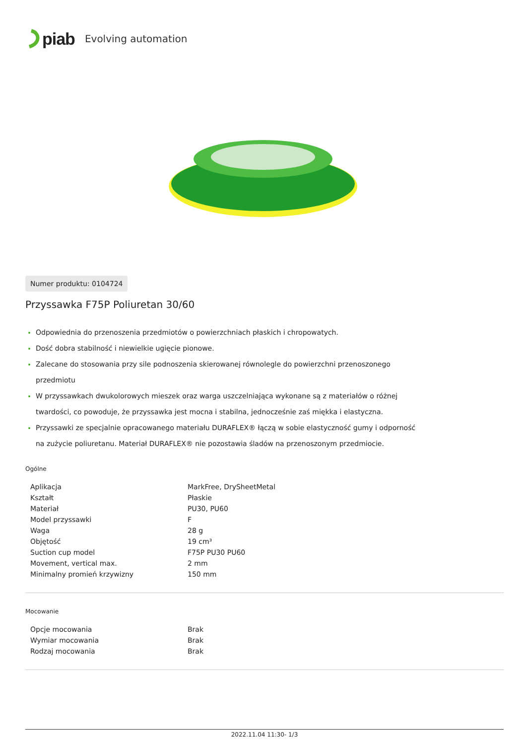piab Evolving automation
Numer produktu: 0104724
Przyssawka F75P Poliuretan 30/60
Odpowiednia do przenoszenia przedmiotów o powierzchniach płaskich i chropowatych.
Dość dobra stabilność i niewielkie ugięcie pionowe.
Zalecane do stosowania przy sile podnoszenia skierowanej równolegle do powierzchni przenoszonego przedmiotu
W przyssawkach dwukolorowych mieszek oraz warga uszczelniająca wykonane są z materiałów o różnej twardości, co powoduje, że przyssawka jest mocna i stabilna, jednocześnie zaś miękka i elastyczna.
Przyssawki ze specjalnie opracowanego materiału DURAFLEX® łączą w sobie elastyczność gumy i odporność na zużycie poliuretanu. Materiał DURAFLEX® nie pozostawia śladów na przenoszonym przedmiocie.
Ogólne
| Aplikacja | MarkFree, DrySheetMetal |
| Kształt | Płaskie |
| Materiał | PU30, PU60 |
| Model przyssawki | F |
| Waga | 28 g |
| Objętość | 19 cm³ |
| Suction cup model | F75P PU30 PU60 |
| Movement, vertical max. | 2 mm |
| Minimalny promień krzywizny | 150 mm |
Mocowanie
| Opcje mocowania | Brak |
| Wymiar mocowania | Brak |
| Rodzaj mocowania | Brak |
2022.11.04 11:30- 1/3